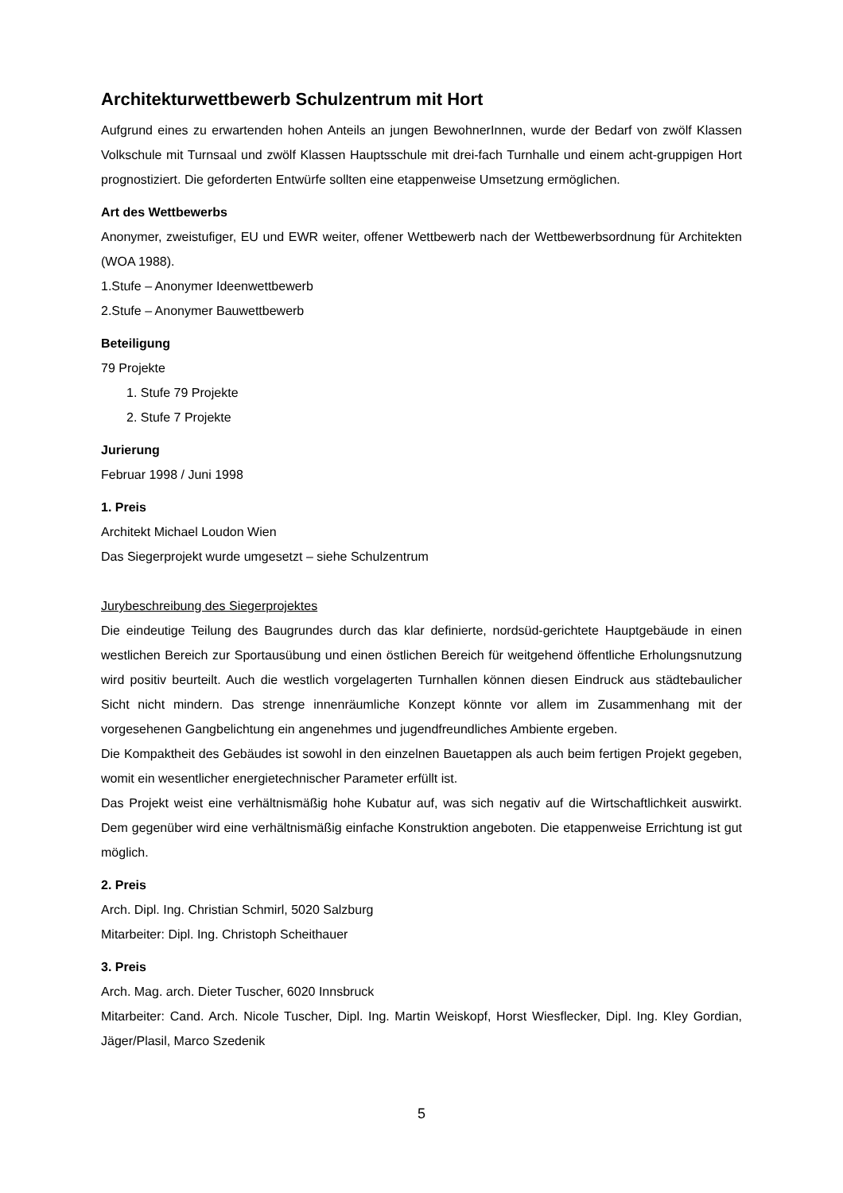Architekturwettbewerb Schulzentrum mit Hort
Aufgrund eines zu erwartenden hohen Anteils an jungen BewohnerInnen, wurde der Bedarf von zwölf Klassen Volkschule mit Turnsaal und zwölf Klassen Hauptsschule mit drei-fach Turnhalle und einem acht-gruppigen Hort prognostiziert. Die geforderten Entwürfe sollten eine etappenweise Umsetzung ermöglichen.
Art des Wettbewerbs
Anonymer, zweistufiger, EU und EWR weiter, offener Wettbewerb nach der Wettbewerbsordnung für Architekten (WOA 1988).
1.Stufe – Anonymer Ideenwettbewerb
2.Stufe – Anonymer Bauwettbewerb
Beteiligung
79 Projekte
1. Stufe 79 Projekte
2. Stufe 7 Projekte
Jurierung
Februar 1998 / Juni 1998
1. Preis
Architekt Michael Loudon Wien
Das Siegerprojekt wurde umgesetzt – siehe Schulzentrum
Jurybeschreibung des Siegerprojektes
Die eindeutige Teilung des Baugrundes durch das klar definierte, nordsüd-gerichtete Hauptgebäude in einen westlichen Bereich zur Sportausübung und einen östlichen Bereich für weitgehend öffentliche Erholungsnutzung wird positiv beurteilt. Auch die westlich vorgelagerten Turnhallen können diesen Eindruck aus städtebaulicher Sicht nicht mindern. Das strenge innenräumliche Konzept könnte vor allem im Zusammenhang mit der vorgesehenen Gangbelichtung ein angenehmes und jugendfreundliches Ambiente ergeben.
Die Kompaktheit des Gebäudes ist sowohl in den einzelnen Bauetappen als auch beim fertigen Projekt gegeben, womit ein wesentlicher energietechnischer Parameter erfüllt ist.
Das Projekt weist eine verhältnismäßig hohe Kubatur auf, was sich negativ auf die Wirtschaftlichkeit auswirkt. Dem gegenüber wird eine verhältnismäßig einfache Konstruktion angeboten. Die etappenweise Errichtung ist gut möglich.
2. Preis
Arch. Dipl. Ing. Christian Schmirl, 5020 Salzburg
Mitarbeiter: Dipl. Ing. Christoph Scheithauer
3. Preis
Arch. Mag. arch. Dieter Tuscher, 6020 Innsbruck
Mitarbeiter: Cand. Arch. Nicole Tuscher, Dipl. Ing. Martin Weiskopf, Horst Wiesflecker, Dipl. Ing. Kley Gordian, Jäger/Plasil, Marco Szedenik
5